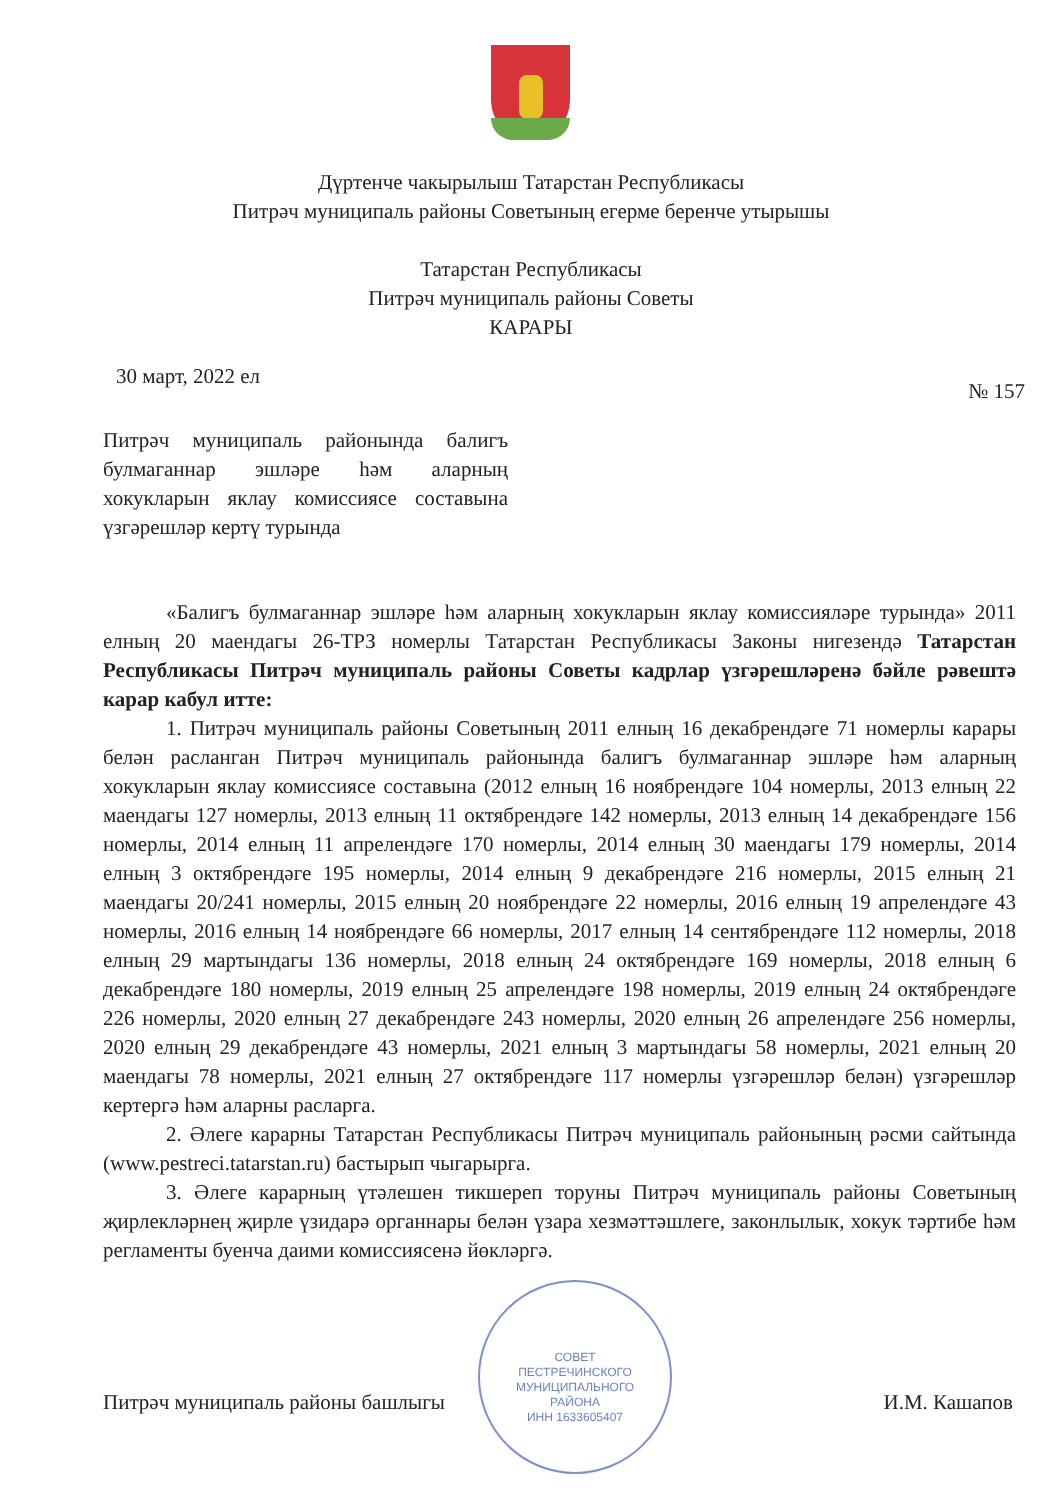Дүртенче чакырылыш Татарстан Республикасы
Питрәч муниципаль районы Советының егерме беренче утырышы
Татарстан Республикасы
Питрәч муниципаль районы Советы
КАРАРЫ
30 март, 2022 ел
№ 157
Питрәч муниципаль районында балигъ булмаганнар эшләре һәм аларның хокукларын яклау комиссиясе составына үзгәрешләр кертү турында
СОВЕТ
ПЕСТРЕЧИНСКОГО
МУНИЦИПАЛЬНОГО
РАЙОНА
ИНН 1633605407
«Балигъ булмаганнар эшләре һәм аларның хокукларын яклау комиссияләре турында» 2011 елның 20 маендагы 26-ТРЗ номерлы Татарстан Республикасы Законы нигезендә Татарстан Республикасы Питрәч муниципаль районы Советы кадрлар үзгәрешләренә бәйле рәвештә карар кабул итте:
1. Питрәч муниципаль районы Советының 2011 елның 16 декабрендәге 71 номерлы карары белән расланган Питрәч муниципаль районында балигъ булмаганнар эшләре һәм аларның хокукларын яклау комиссиясе составына (2012 елның 16 ноябрендәге 104 номерлы, 2013 елның 22 маендагы 127 номерлы, 2013 елның 11 октябрендәге 142 номерлы, 2013 елның 14 декабрендәге 156 номерлы, 2014 елның 11 апрелендәге 170 номерлы, 2014 елның 30 маендагы 179 номерлы, 2014 елның 3 октябрендәге 195 номерлы, 2014 елның 9 декабрендәге 216 номерлы, 2015 елның 21 маендагы 20/241 номерлы, 2015 елның 20 ноябрендәге 22 номерлы, 2016 елның 19 апрелендәге 43 номерлы, 2016 елның 14 ноябрендәге 66 номерлы, 2017 елның 14 сентябрендәге 112 номерлы, 2018 елның 29 мартындагы 136 номерлы, 2018 елның 24 октябрендәге 169 номерлы, 2018 елның 6 декабрендәге 180 номерлы, 2019 елның 25 апрелендәге 198 номерлы, 2019 елның 24 октябрендәге 226 номерлы, 2020 елның 27 декабрендәге 243 номерлы, 2020 елның 26 апрелендәге 256 номерлы, 2020 елның 29 декабрендәге 43 номерлы, 2021 елның 3 мартындагы 58 номерлы, 2021 елның 20 маендагы 78 номерлы, 2021 елның 27 октябрендәге 117 номерлы үзгәрешләр белән) үзгәрешләр кертергә һәм аларны расларга.
2. Әлеге карарны Татарстан Республикасы Питрәч муниципаль районының рәсми сайтында (www.pestreci.tatarstan.ru) бастырып чыгарырга.
3. Әлеге карарның үтәлешен тикшереп торуны Питрәч муниципаль районы Советының җирлекләрнең җирле үзидарә органнары белән үзара хезмәттәшлеге, законлылык, хокук тәртибе һәм регламенты буенча даими комиссиясенә йөкләргә.
Питрәч муниципаль районы башлыгы И.М. Кашапов